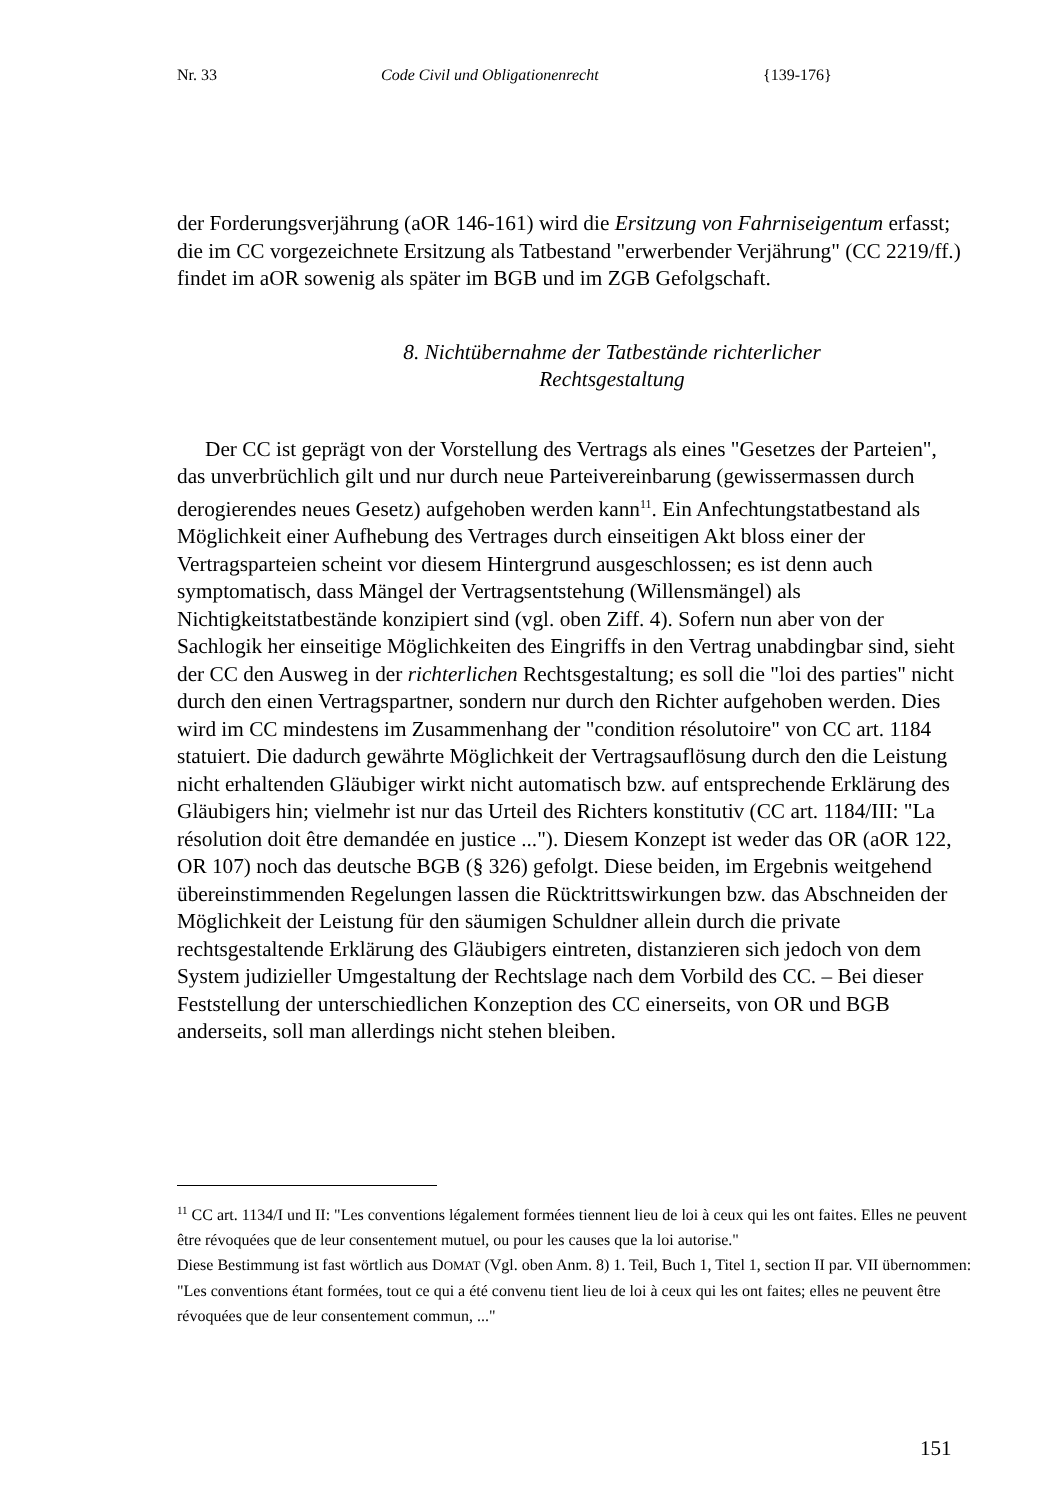Nr. 33 Code Civil und Obligationenrecht {139-176}
der Forderungsverjährung (aOR 146-161) wird die Ersitzung von Fahrniseigentum erfasst; die im CC vorgezeichnete Ersitzung als Tatbestand "erwerbender Verjährung" (CC 2219/ff.) findet im aOR sowenig als später im BGB und im ZGB Gefolgschaft.
8. Nichtübernahme der Tatbestände richterlicher
Rechtsgestaltung
Der CC ist geprägt von der Vorstellung des Vertrags als eines "Gesetzes der Parteien", das unverbrüchlich gilt und nur durch neue Parteivereinbarung (gewissermassen durch derogierendes neues Gesetz) aufgehoben werden kann<sup>11</sup>. Ein Anfechtungstatbestand als Möglichkeit einer Aufhebung des Vertrages durch einseitigen Akt bloss einer der Vertragsparteien scheint vor diesem Hintergrund ausgeschlossen; es ist denn auch symptomatisch, dass Mängel der Vertragsentstehung (Willensmängel) als Nichtigkeitstatbestände konzipiert sind (vgl. oben Ziff. 4). Sofern nun aber von der Sachlogik her einseitige Möglichkeiten des Eingriffs in den Vertrag unabdingbar sind, sieht der CC den Ausweg in der richterlichen Rechtsgestaltung; es soll die "loi des parties" nicht durch den einen Vertragspartner, sondern nur durch den Richter aufgehoben werden. Dies wird im CC mindestens im Zusammenhang der "condition résolutoire" von CC art. 1184 statuiert. Die dadurch gewährte Möglichkeit der Vertragsauflösung durch den die Leistung nicht erhaltenden Gläubiger wirkt nicht automatisch bzw. auf entsprechende Erklärung des Gläubigers hin; vielmehr ist nur das Urteil des Richters konstitutiv (CC art. 1184/III: "La résolution doit être demandée en justice ..."). Diesem Konzept ist weder das OR (aOR 122, OR 107) noch das deutsche BGB (§ 326) gefolgt. Diese beiden, im Ergebnis weitgehend übereinstimmenden Regelungen lassen die Rücktrittswirkungen bzw. das Abschneiden der Möglichkeit der Leistung für den säumigen Schuldner allein durch die private rechtsgestaltende Erklärung des Gläubigers eintreten, distanzieren sich jedoch von dem System judizieller Umgestaltung der Rechtslage nach dem Vorbild des CC. – Bei dieser Feststellung der unterschiedlichen Konzeption des CC einerseits, von OR und BGB anderseits, soll man allerdings nicht stehen bleiben.
<sup>11</sup> CC art. 1134/I und II: "Les conventions légalement formées tiennent lieu de loi à ceux qui les ont faites. Elles ne peuvent être révoquées que de leur consentement mutuel, ou pour les causes que la loi autorise."
Diese Bestimmung ist fast wörtlich aus DOMAT (Vgl. oben Anm. 8) 1. Teil, Buch 1, Titel 1, section II par. VII übernommen: "Les conventions étant formées, tout ce qui a été convenu tient lieu de loi à ceux qui les ont faites; elles ne peuvent être révoquées que de leur consentement commun, ..."
151